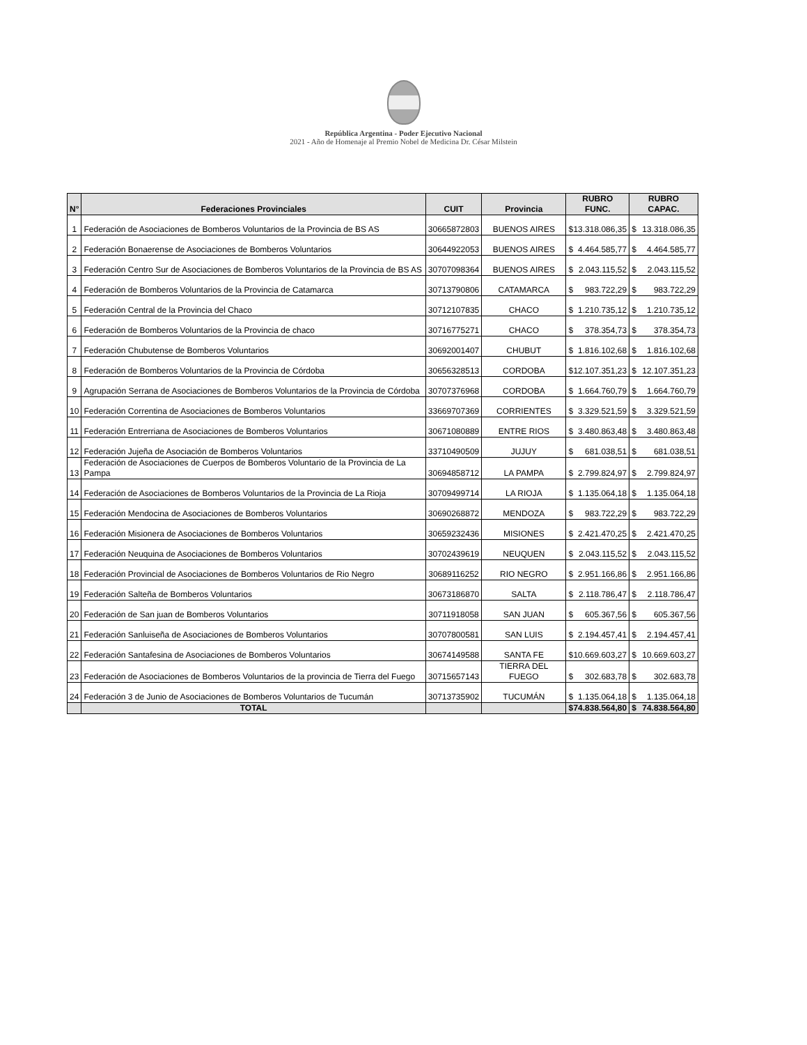República Argentina - Poder Ejecutivo Nacional
2021 - Año de Homenaje al Premio Nobel de Medicina Dr. César Milstein
| N° | Federaciones Provinciales | CUIT | Provincia | RUBRO FUNC. | RUBRO CAPAC. |
| --- | --- | --- | --- | --- | --- |
| 1 | Federación de Asociaciones de Bomberos Voluntarios de la Provincia de BS AS | 30665872803 | BUENOS AIRES | $ 13.318.086,35 | $ 13.318.086,35 |
| 2 | Federación Bonaerense de Asociaciones de Bomberos Voluntarios | 30644922053 | BUENOS AIRES | $ 4.464.585,77 | $ 4.464.585,77 |
| 3 | Federación Centro Sur de Asociaciones de Bomberos Voluntarios de la Provincia de BS AS | 30707098364 | BUENOS AIRES | $ 2.043.115,52 | $ 2.043.115,52 |
| 4 | Federación de Bomberos Voluntarios de la Provincia de Catamarca | 30713790806 | CATAMARCA | $ 983.722,29 | $ 983.722,29 |
| 5 | Federación Central de la Provincia del Chaco | 30712107835 | CHACO | $ 1.210.735,12 | $ 1.210.735,12 |
| 6 | Federación de Bomberos Voluntarios de la Provincia de chaco | 30716775271 | CHACO | $ 378.354,73 | $ 378.354,73 |
| 7 | Federación Chubutense de Bomberos Voluntarios | 30692001407 | CHUBUT | $ 1.816.102,68 | $ 1.816.102,68 |
| 8 | Federación de Bomberos Voluntarios de la Provincia de Córdoba | 30656328513 | CORDOBA | $ 12.107.351,23 | $ 12.107.351,23 |
| 9 | Agrupación Serrana de Asociaciones de Bomberos Voluntarios de la Provincia de Córdoba | 30707376968 | CORDOBA | $ 1.664.760,79 | $ 1.664.760,79 |
| 10 | Federación Correntina de Asociaciones de Bomberos Voluntarios | 33669707369 | CORRIENTES | $ 3.329.521,59 | $ 3.329.521,59 |
| 11 | Federación Entrerriana de Asociaciones de Bomberos Voluntarios | 30671080889 | ENTRE RIOS | $ 3.480.863,48 | $ 3.480.863,48 |
| 12 | Federación Jujeña de Asociación de Bomberos Voluntarios | 33710490509 | JUJUY | $ 681.038,51 | $ 681.038,51 |
| 13 | Federación de Asociaciones de Cuerpos de Bomberos Voluntario de la Provincia de La Pampa | 30694858712 | LA PAMPA | $ 2.799.824,97 | $ 2.799.824,97 |
| 14 | Federación de Asociaciones de Bomberos Voluntarios de la Provincia de La Rioja | 30709499714 | LA RIOJA | $ 1.135.064,18 | $ 1.135.064,18 |
| 15 | Federación Mendocina de Asociaciones de Bomberos Voluntarios | 30690268872 | MENDOZA | $ 983.722,29 | $ 983.722,29 |
| 16 | Federación Misionera de Asociaciones de Bomberos Voluntarios | 30659232436 | MISIONES | $ 2.421.470,25 | $ 2.421.470,25 |
| 17 | Federación Neuquina de Asociaciones de Bomberos Voluntarios | 30702439619 | NEUQUEN | $ 2.043.115,52 | $ 2.043.115,52 |
| 18 | Federación Provincial de Asociaciones de Bomberos Voluntarios de Rio Negro | 30689116252 | RIO NEGRO | $ 2.951.166,86 | $ 2.951.166,86 |
| 19 | Federación Salteña de Bomberos Voluntarios | 30673186870 | SALTA | $ 2.118.786,47 | $ 2.118.786,47 |
| 20 | Federación de San juan de Bomberos Voluntarios | 30711918058 | SAN JUAN | $ 605.367,56 | $ 605.367,56 |
| 21 | Federación Sanluiseña de Asociaciones de Bomberos Voluntarios | 30707800581 | SAN LUIS | $ 2.194.457,41 | $ 2.194.457,41 |
| 22 | Federación Santafesina de Asociaciones de Bomberos Voluntarios | 30674149588 | SANTA FE | $ 10.669.603,27 | $ 10.669.603,27 |
| 23 | Federación de Asociaciones de Bomberos Voluntarios de la provincia de Tierra del Fuego | 30715657143 | TIERRA DEL FUEGO | $ 302.683,78 | $ 302.683,78 |
| 24 | Federación 3 de Junio de Asociaciones de Bomberos Voluntarios de Tucumán | 30713735902 | TUCUMÁN | $ 1.135.064,18 | $ 1.135.064,18 |
| | TOTAL | | | $ 74.838.564,80 | $ 74.838.564,80 |